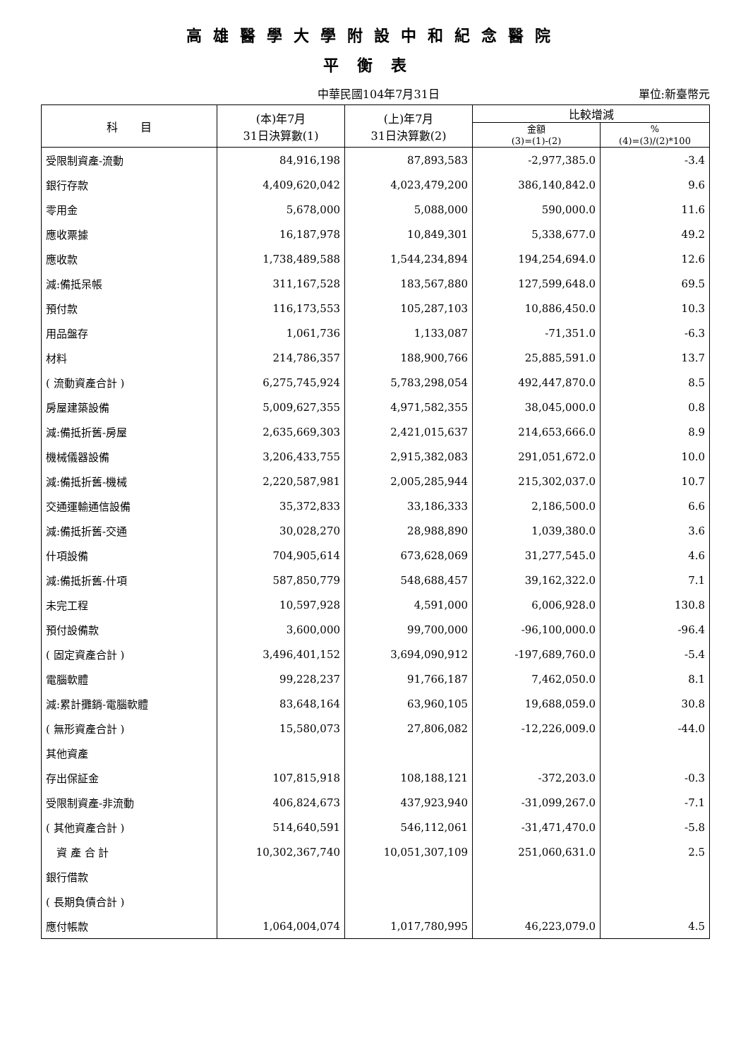高雄醫學大學附設中和紀念醫院
平衡表
中華民國104年7月31日 單位:新臺幣元
| 科 目 | (本)年7月 31日決算數(1) | (上)年7月 31日決算數(2) | 比較增減 | |
| --- | --- | --- | --- | --- |
| | | | 金額 (3)=(1)-(2) | % (4)=(3)/(2)*100 |
| 受限制資產-流動 | 84,916,198 | 87,893,583 | -2,977,385.0 | -3.4 |
| 銀行存款 | 4,409,620,042 | 4,023,479,200 | 386,140,842.0 | 9.6 |
| 零用金 | 5,678,000 | 5,088,000 | 590,000.0 | 11.6 |
| 應收票據 | 16,187,978 | 10,849,301 | 5,338,677.0 | 49.2 |
| 應收款 | 1,738,489,588 | 1,544,234,894 | 194,254,694.0 | 12.6 |
| 減:備抵呆帳 | 311,167,528 | 183,567,880 | 127,599,648.0 | 69.5 |
| 預付款 | 116,173,553 | 105,287,103 | 10,886,450.0 | 10.3 |
| 用品盤存 | 1,061,736 | 1,133,087 | -71,351.0 | -6.3 |
| 材料 | 214,786,357 | 188,900,766 | 25,885,591.0 | 13.7 |
| ( 流動資產合計 ) | 6,275,745,924 | 5,783,298,054 | 492,447,870.0 | 8.5 |
| 房屋建築設備 | 5,009,627,355 | 4,971,582,355 | 38,045,000.0 | 0.8 |
| 減:備抵折舊-房屋 | 2,635,669,303 | 2,421,015,637 | 214,653,666.0 | 8.9 |
| 機械儀器設備 | 3,206,433,755 | 2,915,382,083 | 291,051,672.0 | 10.0 |
| 減:備抵折舊-機械 | 2,220,587,981 | 2,005,285,944 | 215,302,037.0 | 10.7 |
| 交通運輸通信設備 | 35,372,833 | 33,186,333 | 2,186,500.0 | 6.6 |
| 減:備抵折舊-交通 | 30,028,270 | 28,988,890 | 1,039,380.0 | 3.6 |
| 什項設備 | 704,905,614 | 673,628,069 | 31,277,545.0 | 4.6 |
| 減:備抵折舊-什項 | 587,850,779 | 548,688,457 | 39,162,322.0 | 7.1 |
| 未完工程 | 10,597,928 | 4,591,000 | 6,006,928.0 | 130.8 |
| 預付設備款 | 3,600,000 | 99,700,000 | -96,100,000.0 | -96.4 |
| ( 固定資產合計 ) | 3,496,401,152 | 3,694,090,912 | -197,689,760.0 | -5.4 |
| 電腦軟體 | 99,228,237 | 91,766,187 | 7,462,050.0 | 8.1 |
| 減:累計攤銷-電腦軟體 | 83,648,164 | 63,960,105 | 19,688,059.0 | 30.8 |
| ( 無形資產合計 ) | 15,580,073 | 27,806,082 | -12,226,009.0 | -44.0 |
| 其他資產 | | | | |
| 存出保証金 | 107,815,918 | 108,188,121 | -372,203.0 | -0.3 |
| 受限制資產-非流動 | 406,824,673 | 437,923,940 | -31,099,267.0 | -7.1 |
| ( 其他資產合計 ) | 514,640,591 | 546,112,061 | -31,471,470.0 | -5.8 |
| 資 產 合 計 | 10,302,367,740 | 10,051,307,109 | 251,060,631.0 | 2.5 |
| 銀行借款 | | | | |
| ( 長期負債合計 ) | | | | |
| 應付帳款 | 1,064,004,074 | 1,017,780,995 | 46,223,079.0 | 4.5 |